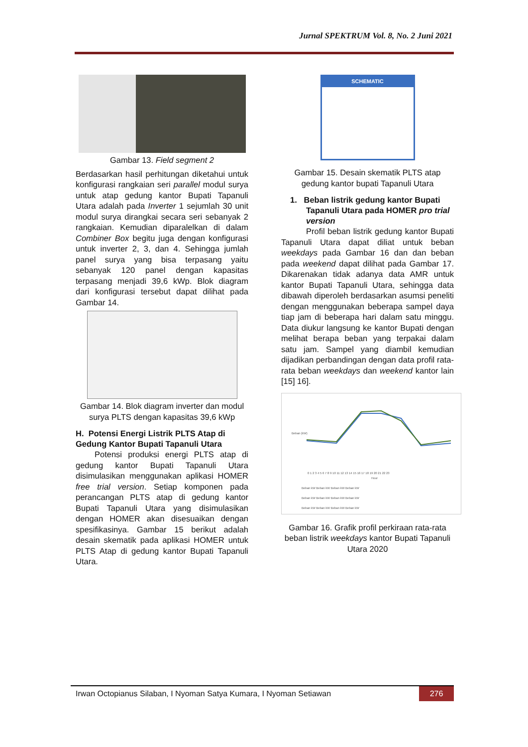Jurnal SPEKTRUM Vol. 8, No. 2 Juni 2021
Gambar 13. Field segment 2
Berdasarkan hasil perhitungan diketahui untuk konfigurasi rangkaian seri parallel modul surya untuk atap gedung kantor Bupati Tapanuli Utara adalah pada Inverter 1 sejumlah 30 unit modul surya dirangkai secara seri sebanyak 2 rangkaian. Kemudian diparalelkan di dalam Combiner Box begitu juga dengan konfigurasi untuk inverter 2, 3, dan 4. Sehingga jumlah panel surya yang bisa terpasang yaitu sebanyak 120 panel dengan kapasitas terpasang menjadi 39,6 kWp. Blok diagram dari konfigurasi tersebut dapat dilihat pada Gambar 14.
Gambar 14. Blok diagram inverter dan modul surya PLTS dengan kapasitas 39,6 kWp
H. Potensi Energi Listrik PLTS Atap di Gedung Kantor Bupati Tapanuli Utara
Potensi produksi energi PLTS atap di gedung kantor Bupati Tapanuli Utara disimulasikan menggunakan aplikasi HOMER free trial version. Setiap komponen pada perancangan PLTS atap di gedung kantor Bupati Tapanuli Utara yang disimulasikan dengan HOMER akan disesuaikan dengan spesifikasinya. Gambar 15 berikut adalah desain skematik pada aplikasi HOMER untuk PLTS Atap di gedung kantor Bupati Tapanuli Utara.
SCHEMATIC
Gambar 15. Desain skematik PLTS atap gedung kantor bupati Tapanuli Utara
1. Beban listrik gedung kantor Bupati Tapanuli Utara pada HOMER pro trial version
Profil beban listrik gedung kantor Bupati Tapanuli Utara dapat diliat untuk beban weekdays pada Gambar 16 dan dan beban pada weekend dapat dilihat pada Gambar 17. Dikarenakan tidak adanya data AMR untuk kantor Bupati Tapanuli Utara, sehingga data dibawah diperoleh berdasarkan asumsi peneliti dengan menggunakan beberapa sampel daya tiap jam di beberapa hari dalam satu minggu. Data diukur langsung ke kantor Bupati dengan melihat berapa beban yang terpakai dalam satu jam. Sampel yang diambil kemudian dijadikan perbandingan dengan data profil rata-rata beban weekdays dan weekend kantor lain [15] 16].
0 1 2 3 4 5 6 7 8 9 10 11 12 13 14 15 16 17 18 19 20 21 22 23
Hour
Beban (kW)
Beban kW Beban kW Beban kW Beban kW
Beban kW Beban kW Beban kW Beban kW
Beban kW Beban kW Beban kW Beban kW
Gambar 16. Grafik profil perkiraan rata-rata beban listrik weekdays kantor Bupati Tapanuli Utara 2020
Irwan Octopianus Silaban, I Nyoman Satya Kumara, I Nyoman Setiawan 276